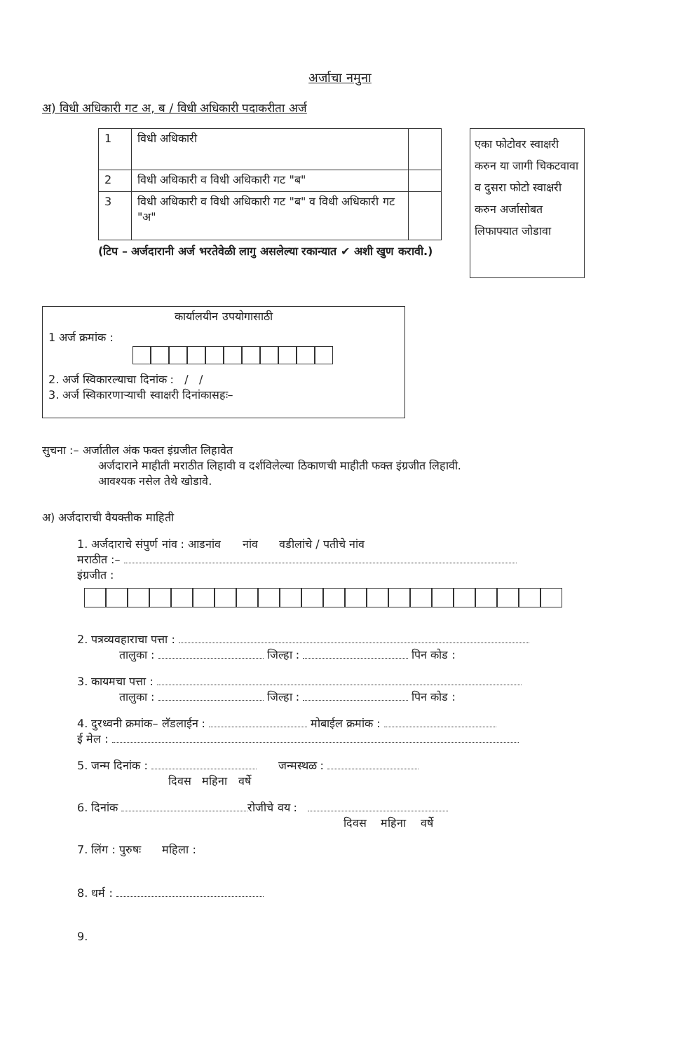अर्जाचा नमुना
अ) विधी अधिकारी गट अ, ब / विधी अधिकारी पदाकरीता अर्ज
| 1 | विधी अधिकारी | |
| 2 | विधी अधिकारी व विधी अधिकारी गट "ब" | |
| 3 | विधी अधिकारी व विधी अधिकारी गट "ब" व विधी अधिकारी गट "अ" | |
(टिप – अर्जदारानी अर्ज भरतेवेळी लागु असलेल्या रकान्यात ✔ अशी खुण करावी.)
एका फोटोवर स्वाक्षरी करुन या जागी चिकटवावा व दुसरा फोटो स्वाक्षरी करुन अर्जासोबत लिफाफ्यात जोडावा
कार्यालयीन उपयोगासाठी
1 अर्ज क्रमांक :
2. अर्ज स्विकारल्याचा दिनांक : / /
3. अर्ज स्विकारणाऱ्याची स्वाक्षरी दिनांकासहः–
सुचना :– अर्जातील अंक फक्त इंग्रजीत लिहावेत
अर्जदाराने माहीती मराठीत लिहावी व दर्शविलेल्या ठिकाणची माहीती फक्त इंग्रजीत लिहावी.
आवश्यक नसेल तेथे खोडावे.
अ) अर्जदाराची वैयक्तीक माहिती
1. अर्जदाराचे संपुर्ण नांव : आडनांव नांव वडीलांचे / पतीचे नांव
मराठीत :–
इंग्रजीत :
2. पत्रव्यवहाराचा पत्ता :
तालुका : जिल्हा : पिन कोड :
3. कायमचा पत्ता :
तालुका : जिल्हा : पिन कोड :
4. दुरध्वनी क्रमांक– लॅडलाईन : मोबाईल क्रमांक :
ई मेल :
5. जन्म दिनांक : जन्मस्थळ :
दिवस महिना वर्षे
6. दिनांक रोजीचे वय :
दिवस महिना वर्षे
7. लिंग : पुरुषः महिला :
8. धर्म :
9.